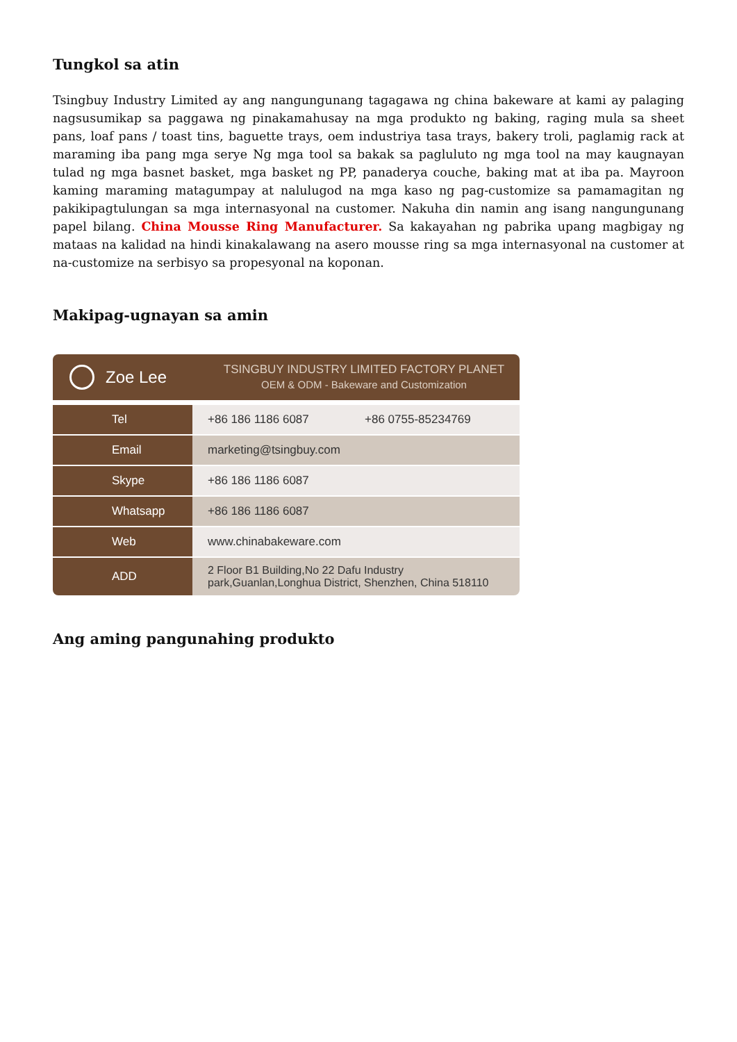Tungkol sa atin
Tsingbuy Industry Limited ay ang nangungunang tagagawa ng china bakeware at kami ay palaging nagsusumikap sa paggawa ng pinakamahusay na mga produkto ng baking, raging mula sa sheet pans, loaf pans / toast tins, baguette trays, oem industriya tasa trays, bakery troli, paglamig rack at maraming iba pang mga serye Ng mga tool sa bakak sa pagluluto ng mga tool na may kaugnayan tulad ng mga basnet basket, mga basket ng PP, panaderya couche, baking mat at iba pa. Mayroon kaming maraming matagumpay at nalulugod na mga kaso ng pag-customize sa pamamagitan ng pakikipagtulungan sa mga internasyonal na customer. Nakuha din namin ang isang nangungunang papel bilang. China Mousse Ring Manufacturer. Sa kakayahan ng pabrika upang magbigay ng mataas na kalidad na hindi kinakalawang na asero mousse ring sa mga internasyonal na customer at na-customize na serbisyo sa propesyonal na koponan.
Makipag-ugnayan sa amin
Zoe Lee
TSINGBUY INDUSTRY LIMITED FACTORY PLANET
OEM & ODM - Bakeware and Customization
| Tel | +86 186 1186 6087 +86 0755-85234769 |
| Email | marketing@tsingbuy.com |
| Skype | +86 186 1186 6087 |
| Whatsapp | +86 186 1186 6087 |
| Web | www.chinabakeware.com |
| ADD | 2 Floor B1 Building,No 22 Dafu Industry park,Guanlan,Longhua District, Shenzhen, China 518110 |
Ang aming pangunahing produkto